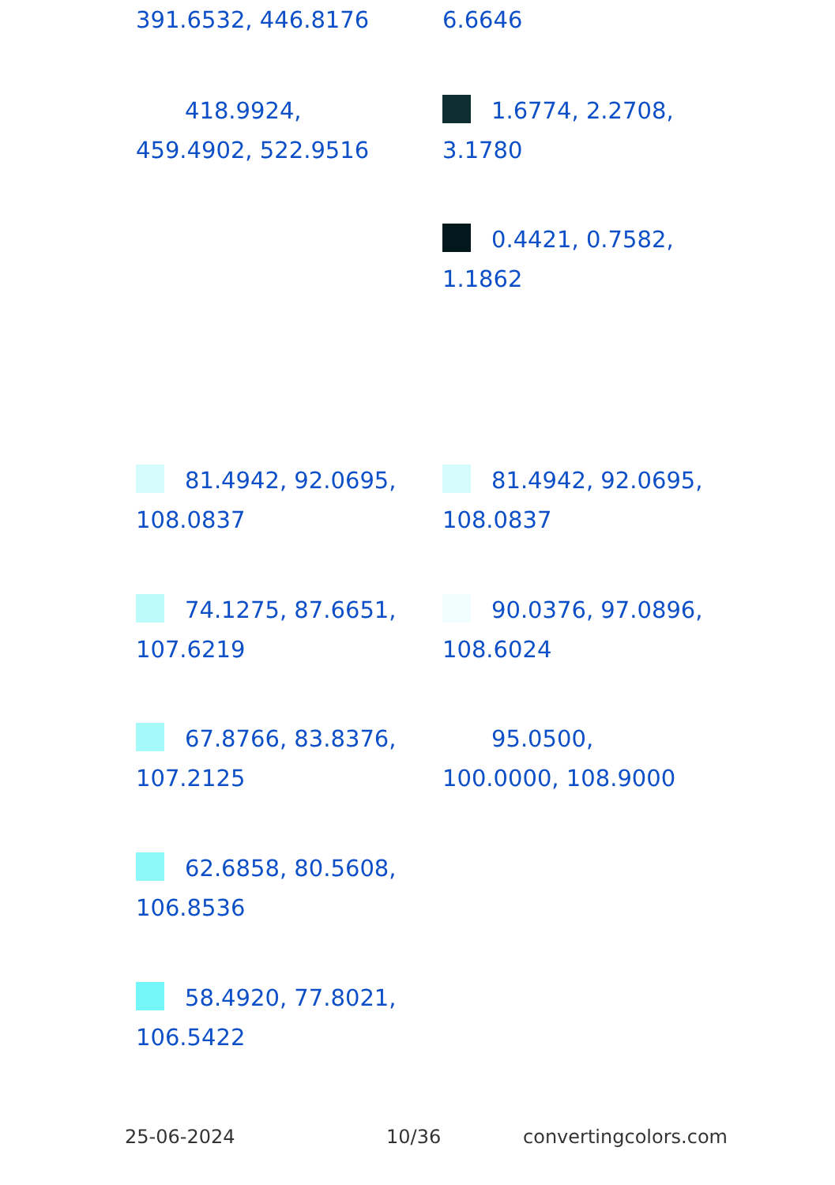391.6532, 446.8176 6.6646
418.9924, 459.4902, 522.9516
1.6774, 2.2708, 3.1780
0.4421, 0.7582, 1.1862
81.4942, 92.0695, 108.0837
81.4942, 92.0695, 108.0837
74.1275, 87.6651, 107.6219
90.0376, 97.0896, 108.6024
67.8766, 83.8376, 107.2125
95.0500, 100.0000, 108.9000
62.6858, 80.5608, 106.8536
58.4920, 77.8021, 106.5422
25-06-2024 10/36 convertingcolors.com